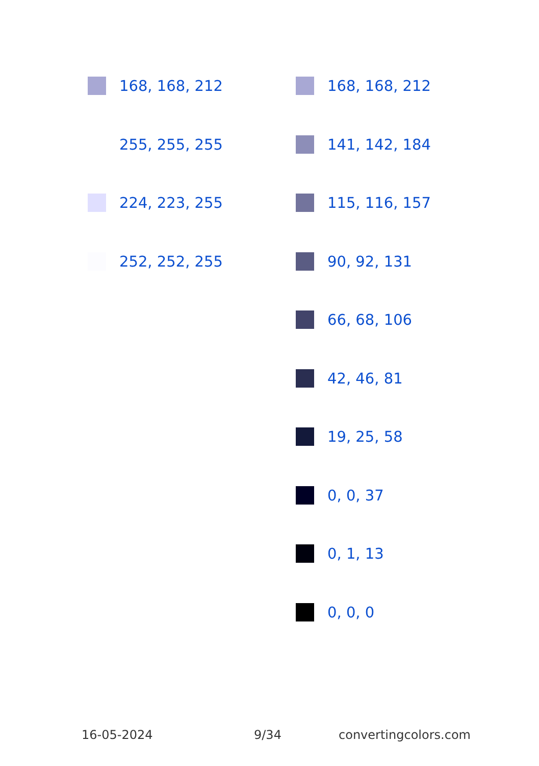168, 168, 212
255, 255, 255
224, 223, 255
252, 252, 255
168, 168, 212
141, 142, 184
115, 116, 157
90, 92, 131
66, 68, 106
42, 46, 81
19, 25, 58
0, 0, 37
0, 1, 13
0, 0, 0
16-05-2024 9/34 convertingcolors.com